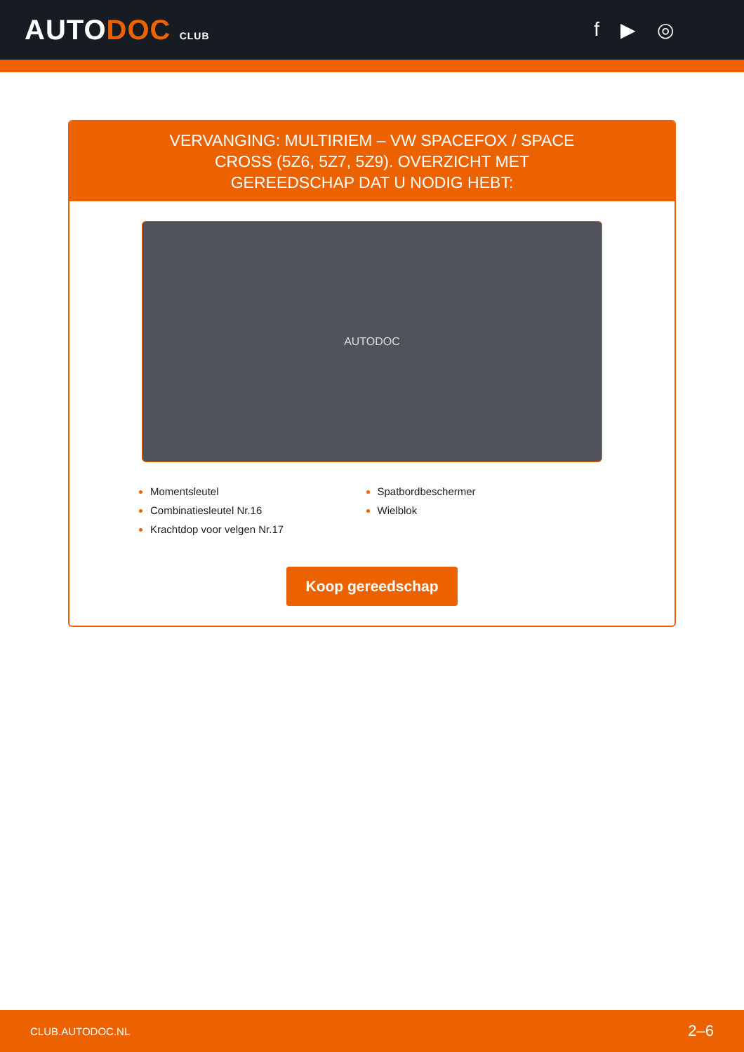AUTODOC CLUB
f ▶ ◎
VERVANGING: MULTIRIEM – VW SPACEFOX / SPACE CROSS (5Z6, 5Z7, 5Z9). OVERZICHT MET GEREEDSCHAP DAT U NODIG HEBT:
AUTODOC
Momentsleutel
Spatbordbeschermer
Combinatiesleutel Nr.16
Wielblok
Krachtdop voor velgen Nr.17
Koop gereedschap
CLUB.AUTODOC.NL 2–6